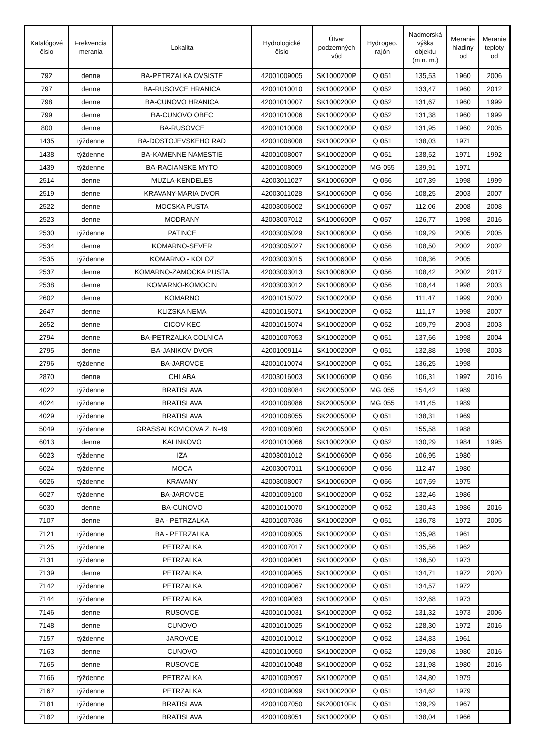| Katalógové číslo | Frekvencia merania | Lokalita | Hydrologické číslo | Útvar podzemných vôd | Hydrogeo. rajón | Nadmorská výška objektu (m n. m.) | Meranie hladiny od | Meranie teploty od |
| --- | --- | --- | --- | --- | --- | --- | --- | --- |
| 792 | denne | BA-PETRZALKA OVSISTE | 42001009005 | SK1000200P | Q 051 | 135,53 | 1960 | 2006 |
| 797 | denne | BA-RUSOVCE HRANICA | 42001010010 | SK1000200P | Q 052 | 133,47 | 1960 | 2012 |
| 798 | denne | BA-CUNOVO HRANICA | 42001010007 | SK1000200P | Q 052 | 131,67 | 1960 | 1999 |
| 799 | denne | BA-CUNOVO OBEC | 42001010006 | SK1000200P | Q 052 | 131,38 | 1960 | 1999 |
| 800 | denne | BA-RUSOVCE | 42001010008 | SK1000200P | Q 052 | 131,95 | 1960 | 2005 |
| 1435 | týždenne | BA-DOSTOJEVSKEHO RAD | 42001008008 | SK1000200P | Q 051 | 138,03 | 1971 | |
| 1438 | týždenne | BA-KAMENNE NAMESTIE | 42001008007 | SK1000200P | Q 051 | 138,52 | 1971 | 1992 |
| 1439 | týždenne | BA-RACIANSKE MYTO | 42001008009 | SK1000200P | MG 055 | 139,91 | 1971 | |
| 2514 | denne | MUZLA-KENDELES | 42003011027 | SK1000600P | Q 056 | 107,39 | 1998 | 1999 |
| 2519 | denne | KRAVANY-MARIA DVOR | 42003011028 | SK1000600P | Q 056 | 108,25 | 2003 | 2007 |
| 2522 | denne | MOCSKA PUSTA | 42003006002 | SK1000600P | Q 057 | 112,06 | 2008 | 2008 |
| 2523 | denne | MODRANY | 42003007012 | SK1000600P | Q 057 | 126,77 | 1998 | 2016 |
| 2530 | týždenne | PATINCE | 42003005029 | SK1000600P | Q 056 | 109,29 | 2005 | 2005 |
| 2534 | denne | KOMARNO-SEVER | 42003005027 | SK1000600P | Q 056 | 108,50 | 2002 | 2002 |
| 2535 | týždenne | KOMARNO - KOLOZ | 42003003015 | SK1000600P | Q 056 | 108,36 | 2005 | |
| 2537 | denne | KOMARNO-ZAMOCKA PUSTA | 42003003013 | SK1000600P | Q 056 | 108,42 | 2002 | 2017 |
| 2538 | denne | KOMARNO-KOMOCIN | 42003003012 | SK1000600P | Q 056 | 108,44 | 1998 | 2003 |
| 2602 | denne | KOMARNO | 42001015072 | SK1000200P | Q 056 | 111,47 | 1999 | 2000 |
| 2647 | denne | KLIZSKA NEMA | 42001015071 | SK1000200P | Q 052 | 111,17 | 1998 | 2007 |
| 2652 | denne | CICOV-KEC | 42001015074 | SK1000200P | Q 052 | 109,79 | 2003 | 2003 |
| 2794 | denne | BA-PETRZALKA COLNICA | 42001007053 | SK1000200P | Q 051 | 137,66 | 1998 | 2004 |
| 2795 | denne | BA-JANIKOV DVOR | 42001009114 | SK1000200P | Q 051 | 132,88 | 1998 | 2003 |
| 2796 | týždenne | BA-JAROVCE | 42001010074 | SK1000200P | Q 051 | 136,25 | 1998 | |
| 2870 | denne | CHLABA | 42003016003 | SK1000600P | Q 056 | 106,31 | 1997 | 2016 |
| 4022 | týždenne | BRATISLAVA | 42001008084 | SK2000500P | MG 055 | 154,42 | 1989 | |
| 4024 | týždenne | BRATISLAVA | 42001008086 | SK2000500P | MG 055 | 141,45 | 1989 | |
| 4029 | týždenne | BRATISLAVA | 42001008055 | SK2000500P | Q 051 | 138,31 | 1969 | |
| 5049 | týždenne | GRASSALKOVICOVA Z. N-49 | 42001008060 | SK2000500P | Q 051 | 155,58 | 1988 | |
| 6013 | denne | KALINKOVO | 42001010066 | SK1000200P | Q 052 | 130,29 | 1984 | 1995 |
| 6023 | týždenne | IZA | 42003001012 | SK1000600P | Q 056 | 106,95 | 1980 | |
| 6024 | týždenne | MOCA | 42003007011 | SK1000600P | Q 056 | 112,47 | 1980 | |
| 6026 | týždenne | KRAVANY | 42003008007 | SK1000600P | Q 056 | 107,59 | 1975 | |
| 6027 | týždenne | BA-JAROVCE | 42001009100 | SK1000200P | Q 052 | 132,46 | 1986 | |
| 6030 | denne | BA-CUNOVO | 42001010070 | SK1000200P | Q 052 | 130,43 | 1986 | 2016 |
| 7107 | denne | BA - PETRZALKA | 42001007036 | SK1000200P | Q 051 | 136,78 | 1972 | 2005 |
| 7121 | týždenne | BA - PETRZALKA | 42001008005 | SK1000200P | Q 051 | 135,98 | 1961 | |
| 7125 | týždenne | PETRZALKA | 42001007017 | SK1000200P | Q 051 | 135,56 | 1962 | |
| 7131 | týždenne | PETRZALKA | 42001009061 | SK1000200P | Q 051 | 136,50 | 1973 | |
| 7139 | denne | PETRZALKA | 42001009065 | SK1000200P | Q 051 | 134,71 | 1972 | 2020 |
| 7142 | týždenne | PETRZALKA | 42001009067 | SK1000200P | Q 051 | 134,57 | 1972 | |
| 7144 | týždenne | PETRZALKA | 42001009083 | SK1000200P | Q 051 | 132,68 | 1973 | |
| 7146 | denne | RUSOVCE | 42001010031 | SK1000200P | Q 052 | 131,32 | 1973 | 2006 |
| 7148 | denne | CUNOVO | 42001010025 | SK1000200P | Q 052 | 128,30 | 1972 | 2016 |
| 7157 | týždenne | JAROVCE | 42001010012 | SK1000200P | Q 052 | 134,83 | 1961 | |
| 7163 | denne | CUNOVO | 42001010050 | SK1000200P | Q 052 | 129,08 | 1980 | 2016 |
| 7165 | denne | RUSOVCE | 42001010048 | SK1000200P | Q 052 | 131,98 | 1980 | 2016 |
| 7166 | týždenne | PETRZALKA | 42001009097 | SK1000200P | Q 051 | 134,80 | 1979 | |
| 7167 | týždenne | PETRZALKA | 42001009099 | SK1000200P | Q 051 | 134,62 | 1979 | |
| 7181 | týždenne | BRATISLAVA | 42001007050 | SK200010FK | Q 051 | 139,29 | 1967 | |
| 7182 | týždenne | BRATISLAVA | 42001008051 | SK1000200P | Q 051 | 138,04 | 1966 | |